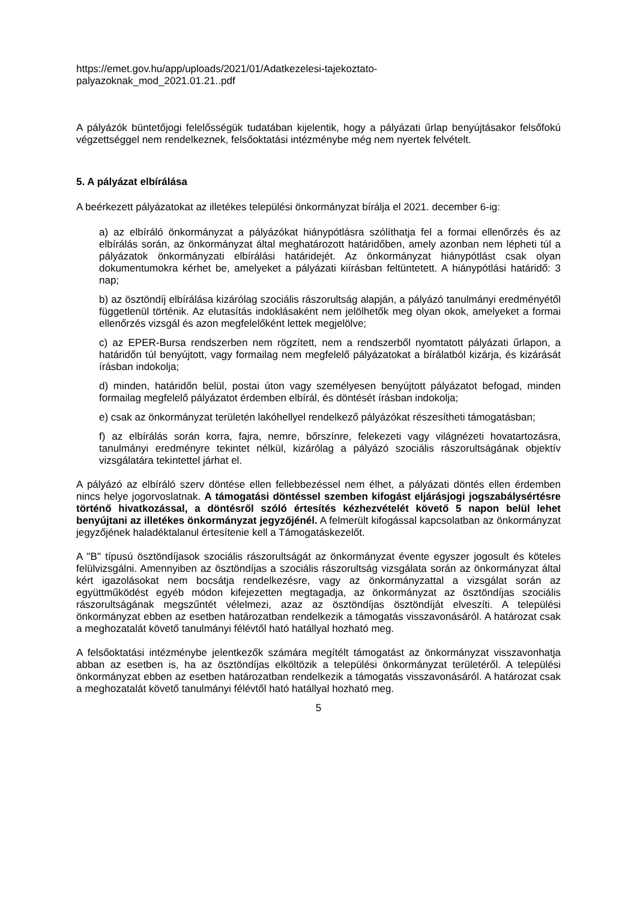https://emet.gov.hu/app/uploads/2021/01/Adatkezelesi-tajekoztato-
palyazoknak_mod_2021.01.21..pdf
A pályázók büntetőjogi felelősségük tudatában kijelentik, hogy a pályázati űrlap benyújtásakor felsőfokú végzettséggel nem rendelkeznek, felsőoktatási intézménybe még nem nyertek felvételt.
5. A pályázat elbírálása
A beérkezett pályázatokat az illetékes települési önkormányzat bírálja el 2021. december 6-ig:
a) az elbíráló önkormányzat a pályázókat hiánypótlásra szólíthatja fel a formai ellenőrzés és az elbírálás során, az önkormányzat által meghatározott határidőben, amely azonban nem lépheti túl a pályázatok önkormányzati elbírálási határidejét. Az önkormányzat hiánypótlást csak olyan dokumentumokra kérhet be, amelyeket a pályázati kiírásban feltüntetett. A hiánypótlási határidő: 3 nap;
b) az ösztöndíj elbírálása kizárólag szociális rászorultság alapján, a pályázó tanulmányi eredményétől függetlenül történik. Az elutasítás indoklásaként nem jelölhetők meg olyan okok, amelyeket a formai ellenőrzés vizsgál és azon megfelelőként lettek megjelölve;
c) az EPER-Bursa rendszerben nem rögzített, nem a rendszerből nyomtatott pályázati űrlapon, a határidőn túl benyújtott, vagy formailag nem megfelelő pályázatokat a bírálatból kizárja, és kizárását írásban indokolja;
d) minden, határidőn belül, postai úton vagy személyesen benyújtott pályázatot befogad, minden formailag megfelelő pályázatot érdemben elbírál, és döntését írásban indokolja;
e) csak az önkormányzat területén lakóhellyel rendelkező pályázókat részesítheti támogatásban;
f) az elbírálás során korra, fajra, nemre, bőrszínre, felekezeti vagy világnézeti hovatartozásra, tanulmányi eredményre tekintet nélkül, kizárólag a pályázó szociális rászorultságának objektív vizsgálatára tekintettel járhat el.
A pályázó az elbíráló szerv döntése ellen fellebbezéssel nem élhet, a pályázati döntés ellen érdemben nincs helye jogorvoslatnak. A támogatási döntéssel szemben kifogást eljárásjogi jogszabálysértésre történő hivatkozással, a döntésről szóló értesítés kézhezvételét követő 5 napon belül lehet benyújtani az illetékes önkormányzat jegyzőjénél. A felmerült kifogással kapcsolatban az önkormányzat jegyzőjének haladéktalanul értesítenie kell a Támogatáskezelőt.
A "B" típusú ösztöndíjasok szociális rászorultságát az önkormányzat évente egyszer jogosult és köteles felülvizsgálni. Amennyiben az ösztöndíjas a szociális rászorultság vizsgálata során az önkormányzat által kért igazolásokat nem bocsátja rendelkezésre, vagy az önkormányzattal a vizsgálat során az együttműködést egyéb módon kifejezetten megtagadja, az önkormányzat az ösztöndíjas szociális rászorultságának megszűntét vélelmezi, azaz az ösztöndíjas ösztöndíját elveszíti. A települési önkormányzat ebben az esetben határozatban rendelkezik a támogatás visszavonásáról. A határozat csak a meghozatalát követő tanulmányi félévtől ható hatállyal hozható meg.
A felsőoktatási intézménybe jelentkezők számára megítélt támogatást az önkormányzat visszavonhatja abban az esetben is, ha az ösztöndíjas elköltözik a települési önkormányzat területéről. A települési önkormányzat ebben az esetben határozatban rendelkezik a támogatás visszavonásáról. A határozat csak a meghozatalát követő tanulmányi félévtől ható hatállyal hozható meg.
5